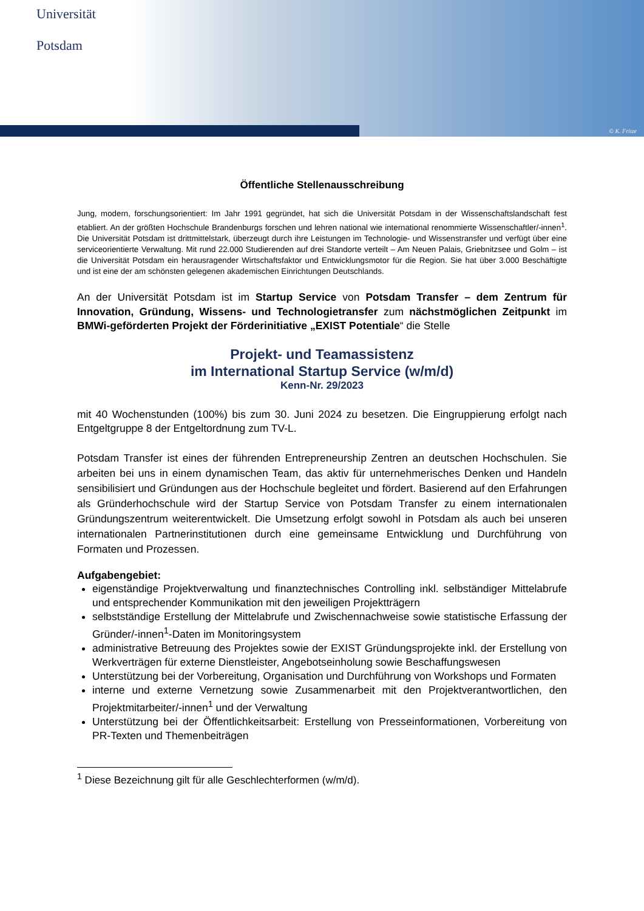Universität
Potsdam
© K. Fritze
Öffentliche Stellenausschreibung
Jung, modern, forschungsorientiert: Im Jahr 1991 gegründet, hat sich die Universität Potsdam in der Wissenschafts­landschaft fest etabliert. An der größten Hochschule Brandenburgs forschen und lehren national wie international renommierte Wissenschaftler/-innen<sup>1</sup>. Die Universität Potsdam ist drittmittelstark, überzeugt durch ihre Leistungen im Technologie- und Wissenstransfer und verfügt über eine serviceorientierte Verwaltung. Mit rund 22.000 Studie­renden auf drei Standorte verteilt – Am Neuen Palais, Griebnitzsee und Golm – ist die Universität Potsdam ein herausragender Wirtschaftsfaktor und Entwicklungsmotor für die Region. Sie hat über 3.000 Beschäftigte und ist eine der am schönsten gelegenen akademischen Einrichtungen Deutschlands.
An der Universität Potsdam ist im Startup Service von Potsdam Transfer – dem Zentrum für Innovation, Gründung, Wissens- und Technologietransfer zum nächstmöglichen Zeitpunkt im BMWi-geförderten Projekt der Förderinitiative „EXIST Potentiale“ die Stelle
Projekt- und Teamassistenz
im International Startup Service (w/m/d)
Kenn-Nr. 29/2023
mit 40 Wochenstunden (100%) bis zum 30. Juni 2024 zu besetzen. Die Eingruppierung erfolgt nach Entgeltgruppe 8 der Entgeltordnung zum TV-L.
Potsdam Transfer ist eines der führenden Entrepreneurship Zentren an deutschen Hochschulen. Sie arbeiten bei uns in einem dynamischen Team, das aktiv für unternehmerisches Denken und Handeln sensibilisiert und Gründungen aus der Hochschule begleitet und fördert. Basierend auf den Erfahrungen als Gründerhochschule wird der Startup Service von Potsdam Transfer zu einem internationalen Gründungszentrum weiterentwickelt. Die Umsetzung erfolgt sowohl in Potsdam als auch bei unseren internationalen Partnerinstitutionen durch eine gemeinsame Entwicklung und Durchführung von Formaten und Prozessen.
Aufgabengebiet:
eigenständige Projektverwaltung und finanztechnisches Controlling inkl. selbständiger Mittelabrufe und entsprechender Kommunikation mit den jeweiligen Projektträgern
selbstständige Erstellung der Mittelabrufe und Zwischennachweise sowie statistische Erfassung der Gründer/-innen<sup>1</sup>-Daten im Monitoringsystem
administrative Betreuung des Projektes sowie der EXIST Gründungsprojekte inkl. der Erstellung von Werkverträgen für externe Dienstleister, Angebotseinholung sowie Beschaffungswesen
Unterstützung bei der Vorbereitung, Organisation und Durchführung von Workshops und Formaten
interne und externe Vernetzung sowie Zusammenarbeit mit den Projektverantwortlichen, den Projektmitarbeiter/-innen<sup>1</sup> und der Verwaltung
Unterstützung bei der Öffentlichkeitsarbeit: Erstellung von Presseinformationen, Vorberei­tung von PR-Texten und Themenbeiträgen
<sup>1</sup> Diese Bezeichnung gilt für alle Geschlechterformen (w/m/d).